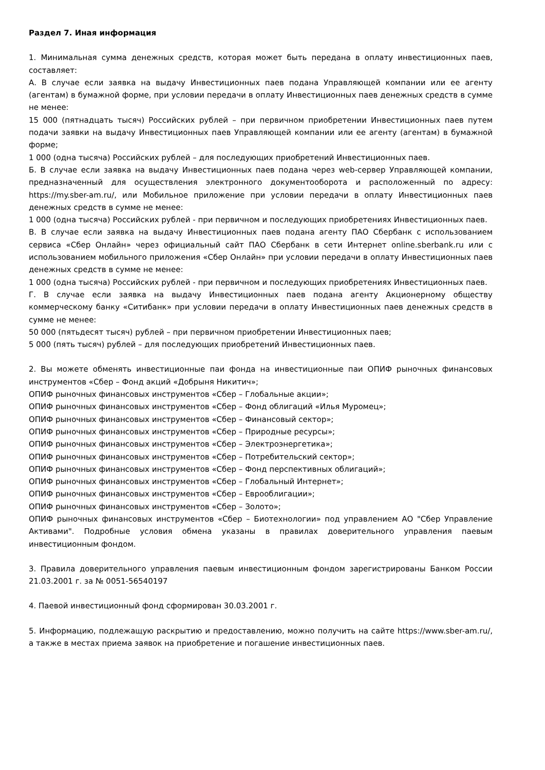Раздел 7. Иная информация
1. Минимальная сумма денежных средств, которая может быть передана в оплату инвестиционных паев, составляет:
А. В случае если заявка на выдачу Инвестиционных паев подана Управляющей компании или ее агенту (агентам) в бумажной форме, при условии передачи в оплату Инвестиционных паев денежных средств в сумме не менее:
15 000 (пятнадцать тысяч) Российских рублей – при первичном приобретении Инвестиционных паев путем подачи заявки на выдачу Инвестиционных паев Управляющей компании или ее агенту (агентам) в бумажной форме;
1 000 (одна тысяча) Российских рублей – для последующих приобретений Инвестиционных паев.
Б. В случае если заявка на выдачу Инвестиционных паев подана через web-сервер Управляющей компании, предназначенный для осуществления электронного документооборота и расположенный по адресу: https://my.sber-am.ru/, или Мобильное приложение при условии передачи в оплату Инвестиционных паев денежных средств в сумме не менее:
1 000 (одна тысяча) Российских рублей - при первичном и последующих приобретениях Инвестиционных паев.
В. В случае если заявка на выдачу Инвестиционных паев подана агенту ПАО Сбербанк с использованием сервиса «Сбер Онлайн» через официальный сайт ПАО Сбербанк в сети Интернет online.sberbank.ru или с использованием мобильного приложения «Сбер Онлайн» при условии передачи в оплату Инвестиционных паев денежных средств в сумме не менее:
1 000 (одна тысяча) Российских рублей - при первичном и последующих приобретениях Инвестиционных паев.
Г. В случае если заявка на выдачу Инвестиционных паев подана агенту Акционерному обществу коммерческому банку «Ситибанк» при условии передачи в оплату Инвестиционных паев денежных средств в сумме не менее:
50 000 (пятьдесят тысяч) рублей – при первичном приобретении Инвестиционных паев;
5 000 (пять тысяч) рублей – для последующих приобретений Инвестиционных паев.
2. Вы можете обменять инвестиционные паи фонда на инвестиционные паи ОПИФ рыночных финансовых инструментов «Сбер – Фонд акций «Добрыня Никитич»;
ОПИФ рыночных финансовых инструментов «Сбер – Глобальные акции»;
ОПИФ рыночных финансовых инструментов «Сбер – Фонд облигаций «Илья Муромец»;
ОПИФ рыночных финансовых инструментов «Сбер – Финансовый сектор»;
ОПИФ рыночных финансовых инструментов «Сбер – Природные ресурсы»;
ОПИФ рыночных финансовых инструментов «Сбер – Электроэнергетика»;
ОПИФ рыночных финансовых инструментов «Сбер – Потребительский сектор»;
ОПИФ рыночных финансовых инструментов «Сбер – Фонд перспективных облигаций»;
ОПИФ рыночных финансовых инструментов «Сбер – Глобальный Интернет»;
ОПИФ рыночных финансовых инструментов «Сбер – Еврооблигации»;
ОПИФ рыночных финансовых инструментов «Сбер – Золото»;
ОПИФ рыночных финансовых инструментов «Сбер – Биотехнологии» под управлением АО "Сбер Управление Активами". Подробные условия обмена указаны в правилах доверительного управления паевым инвестиционным фондом.
3. Правила доверительного управления паевым инвестиционным фондом зарегистрированы Банком России 21.03.2001 г. за № 0051-56540197
4. Паевой инвестиционный фонд сформирован 30.03.2001 г.
5. Информацию, подлежащую раскрытию и предоставлению, можно получить на сайте https://www.sber-am.ru/, а также в местах приема заявок на приобретение и погашение инвестиционных паев.